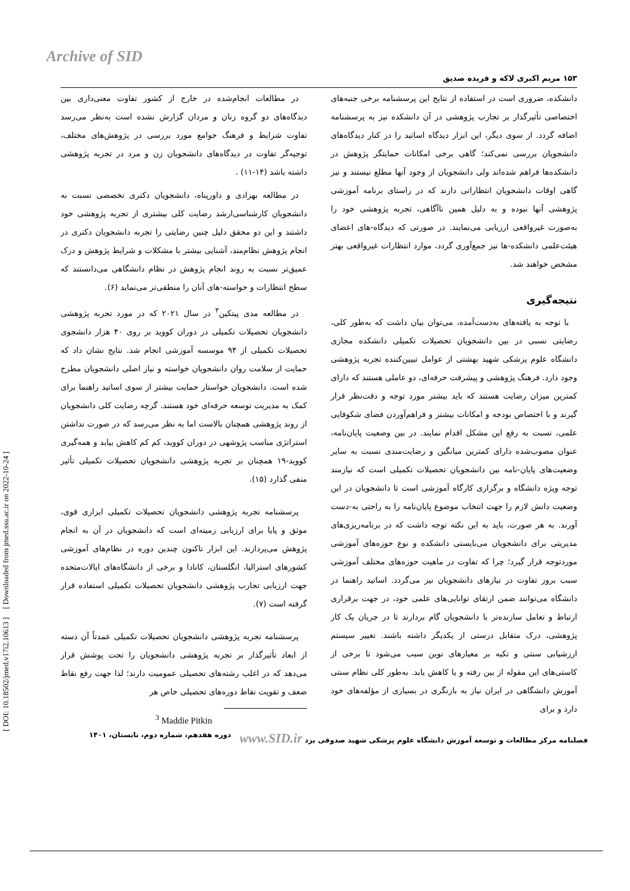Archive of SID
[ Downloaded from jmed.ssu.ac.ir on 2022-10-24 ]
[ DOI: 10.18502/jmed.v17i2.10613 ]
۱۵۳ مریم اکبری لاکه و فریده صدیق
در مطالعات انجام‌شده در خارج از کشور تفاوت معنی‌داری بین دیدگاه‌های دو گروه زنان و مردان گزارش نشده است به‌نظر می‌رسد تفاوت شرایط و فرهنگ جوامع مورد بررسی در پژوهش‌های مختلف، توجیه‌گر تفاوت در دیدگاه‌های دانشجویان زن و مرد در تجربه پژوهشی داشته باشد (۱۴-۱۱) .
در مطالعه بهزادی و داورپناه، دانشجویان دکتری تخصصی نسبت به دانشجویان کارشناسی‌ارشد رضایت کلی بیشتری از تجربه پژوهشی خود داشتند و این دو محقق دلیل چنین رضایتی را تجربه دانشجویان دکتری در انجام پژوهش نظام‌مند، آشنایی بیشتر با مشکلات و شرایط پژوهش و درک عمیق‌تر نسبت به روند انجام پژوهش در نظام دانشگاهی می‌دانستند که سطح انتظارات و خواسته-های آنان را منطقی‌تر می‌نماید (۶).
در مطالعه مدی پیتکین<sup>۳</sup> در سال ۲۰۲۱ که در مورد تجربه پژوهشی دانشجویان تحصیلات تکمیلی در دوران کووید بر روی ۴۰ هزار دانشجوی تحصیلات تکمیلی از ۹۴ موسسه آموزشی انجام شد. نتایج نشان داد که حمایت از سلامت روان دانشجویان خواسته و نیاز اصلی دانشجویان مطرح شده است. دانشجویان خواستار حمایت بیشتر از سوی اساتید راهنما برای کمک به مدیریت توسعه حرفه‌ای خود هستند. گرچه رضایت کلی دانشجویان از روند پژوهشی همچنان بالاست اما به نظر می‌رسد که در صورت نداشتن استراتژی مناسب پژوشهی در دوران کووید، کم کم کاهش بیابد و همه‌گیری کووید-۱۹ همچنان بر تجربه پژوهشی دانشجویان تحصیلات تکمیلی تأثیر منفی گذارد (۱۵).
پرسشنامه تجربه پژوهشی دانشجویان تحصیلات تکمیلی ابزاری قوی، موثق و پایا برای ارزیابی زمینه‌ای است که دانشجویان در آن به انجام پژوهش می‌پردازند. این ابزار تاکنون چندین دوره در نظام‌های آموزشی کشورهای استرالیا، انگلستان، کانادا و برخی از دانشگاه‌های ایالات‌متحده جهت ارزیابی تجارب پژوهشی دانشجویان تحصیلات تکمیلی استفاده قرار گرفته است (۷).
پرسشنامه تجربه پژوهشی دانشجویان تحصیلات تکمیلی عمدتاً آن دسته از ابعاد تأثیرگذار بر تجربه پژوهشی دانشجویان را تحت پوشش قرار می‌دهد که در اغلب رشته‌های تحصیلی عمومیت دارند؛ لذا جهت رفع نقاط ضعف و تقویت نقاط دوره‌های تحصیلی خاص هر
<sup>3</sup> Maddie Pitkin
دانشکده، ضروری است در استفاده از نتایج این پرسشنامه برخی جنبه‌های اختصاصی تأثیرگذار بر تجارب پژوهشی در آن دانشکده نیز به پرسشنامه اضافه گردد. از سوی دیگر، این ابزار دیدگاه اساتید را در کنار دیدگاه‌های دانشجویان بررسی نمی‌کند؛ گاهی برخی امکانات حمایتگر پژوهش در دانشکده‌ها فراهم شده‌اند ولی دانشجویان از وجود آنها مطلع نیستند و نیز گاهی اوقات دانشجویان انتظاراتی دارند که در راستای برنامه آموزشی پژوهشی آنها نبوده و به دلیل همین ناآگاهی، تجربه پژوهشی خود را به‌صورت غیرواقعی ارزیابی می‌نمایند. در صورتی که دیدگاه-های اعضای هیئت‌علمی دانشکده-ها نیز جمع‌آوری گردد، موارد انتظارات غیرواقعی بهتر مشخص خواهند شد.
نتیجه‌گیری
با توجه به یافته‌های به‌دست‌آمده، می‌توان بیان داشت که به‌طور کلی، رضایتی نسبی در بین دانشجویان تحصیلات تکمیلی دانشکده مجازی دانشگاه علوم پزشکی شهید بهشتی از عوامل تبیین‌کننده تجربه پژوهشی وجود دارد. فرهنگ پژوهشی و پیشرفت حرفه‌ای، دو عاملی هستند که دارای کمترین میزان رضایت هستند که باید بیشتر مورد توجه و دقت‌نظر قرار گیرند و با اختصاص بودجه و امکانات بیشتر و فراهم‌آوردن فضای شکوفایی علمی، نسبت به رفع این مشکل اقدام نمایند. در بین وضعیت پایان‌نامه، عنوان مصوب‌شده دارای کمترین میانگین و رضایت‌مندی نسبت به سایر وضعیت‌های پایان-نامه بین دانشجویان تحصیلات تکمیلی است که نیازمند توجه ویژه دانشگاه و برگزاری کارگاه آموزشی است تا دانشجویان در این وضعیت دانش لازم را جهت انتخاب موضوع پایان‌نامه را به راحتی به-دست آورند. به هر صورت، باید به این نکته توجه داشت که در برنامه‌ریزی‌های مدیریتی برای دانشجویان می‌بایستی دانشکده و نوع حوزه‌های آموزشی موردتوجه قرار گیرد؛ چرا که تفاوت در ماهیت حوزه‌های مختلف آموزشی سبب بروز تفاوت در نیازهای دانشجویان نیز می‌گردد. اساتید راهنما در دانشگاه می‌توانند ضمن ارتقای توانایی‌های علمی خود، در جهت برقراری ارتباط و تعامل سازنده‌تر با دانشجویان گام بردارند تا در جریان یک کار پژوهشی، درک متقابل درستی از یکدیگر داشته باشند. تغییر سیستم ارزشیابی سنتی و تکیه بر معیارهای نوین سبب می‌شود تا برخی از کاستی‌های این مقوله از بین رفته و یا کاهش یابد. به‌طور کلی نظام سنتی آموزش دانشگاهی در ایران نیاز به بازنگری در بسیاری از مؤلفه‌های خود دارد و برای
فصلنامه مرکز مطالعات و توسعه آموزش دانشگاه علوم پزشکی شهید صدوقی یزد www.SID.ir دوره هفدهم، شماره دوم، تابستان، ۱۴۰۱